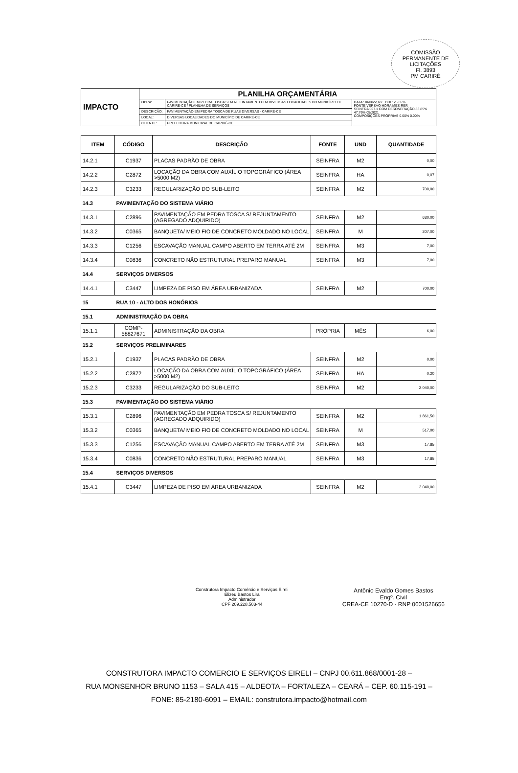COMISSÃO PERMANENTE DE LICITAÇÕES
Fl. 3893
PM CARIRÉ
| IMPACTO | PLANILHA ORÇAMENTÁRIA | | |
| | OBRA: | PAVIMENTAÇÃO EM PEDRA TOSCA SEM REJUNTAMENTO EM DIVERSAS LOCALIDADES DO MUNICÍPIO DE CARIRÉ-CE / PLANILHA DE SERVIÇOS | DATA : 06/06/2022 BDI : 26.85% FONTE VERSÃO HORA MES REF. SEINFRA 027.1 COM DESONERAÇÃO 83.85% 47.76% 05/2021 COMPOSIÇÕES PRÓPRIAS 0.00% 0.00% |
| | DESCRIÇÃO: | PAVIMENTAÇÃO EM PEDRA TOSCA DE RUAS DIVERSAS - CARIRÉ-CE | |
| | LOCAL: | DIVERSAS LOCALIDADES DO MUNICÍPIO DE CARIRÉ-CE | |
| | CLIENTE: | PREFEITURA MUNICIPAL DE CARIRÉ-CE | |
| ITEM | CÓDIGO | DESCRIÇÃO | FONTE | UND | QUANTIDADE |
| --- | --- | --- | --- | --- | --- |
| 14.2.1 | C1937 | PLACAS PADRÃO DE OBRA | SEINFRA | M2 | 0,00 |
| 14.2.2 | C2872 | LOCAÇÃO DA OBRA COM AUXÍLIO TOPOGRÁFICO (ÁREA >5000 M2) | SEINFRA | HA | 0,07 |
| 14.2.3 | C3233 | REGULARIZAÇÃO DO SUB-LEITO | SEINFRA | M2 | 700,00 |
| 14.3 | PAVIMENTAÇÃO DO SISTEMA VIÁRIO | | | | |
| 14.3.1 | C2896 | PAVIMENTAÇÃO EM PEDRA TOSCA S/ REJUNTAMENTO (AGREGADO ADQUIRIDO) | SEINFRA | M2 | 630,00 |
| 14.3.2 | C0365 | BANQUETA/ MEIO FIO DE CONCRETO MOLDADO NO LOCAL | SEINFRA | M | 207,00 |
| 14.3.3 | C1256 | ESCAVAÇÃO MANUAL CAMPO ABERTO EM TERRA ATÉ 2M | SEINFRA | M3 | 7,00 |
| 14.3.4 | C0836 | CONCRETO NÃO ESTRUTURAL PREPARO MANUAL | SEINFRA | M3 | 7,00 |
| 14.4 | SERVIÇOS DIVERSOS | | | | |
| 14.4.1 | C3447 | LIMPEZA DE PISO EM ÁREA URBANIZADA | SEINFRA | M2 | 700,00 |
| 15 | RUA 10 - ALTO DOS HONÓRIOS | | | | |
| 15.1 | ADMINISTRAÇÃO DA OBRA | | | | |
| 15.1.1 | COMP-58827671 | ADMINISTRAÇÃO DA OBRA | PRÓPRIA | MÊS | 6,00 |
| 15.2 | SERVIÇOS PRELIMINARES | | | | |
| 15.2.1 | C1937 | PLACAS PADRÃO DE OBRA | SEINFRA | M2 | 0,00 |
| 15.2.2 | C2872 | LOCAÇÃO DA OBRA COM AUXÍLIO TOPOGRÁFICO (ÁREA >5000 M2) | SEINFRA | HA | 0,20 |
| 15.2.3 | C3233 | REGULARIZAÇÃO DO SUB-LEITO | SEINFRA | M2 | 2.040,00 |
| 15.3 | PAVIMENTAÇÃO DO SISTEMA VIÁRIO | | | | |
| 15.3.1 | C2896 | PAVIMENTAÇÃO EM PEDRA TOSCA S/ REJUNTAMENTO (AGREGADO ADQUIRIDO) | SEINFRA | M2 | 1.861,50 |
| 15.3.2 | C0365 | BANQUETA/ MEIO FIO DE CONCRETO MOLDADO NO LOCAL | SEINFRA | M | 517,00 |
| 15.3.3 | C1256 | ESCAVAÇÃO MANUAL CAMPO ABERTO EM TERRA ATÉ 2M | SEINFRA | M3 | 17,85 |
| 15.3.4 | C0836 | CONCRETO NÃO ESTRUTURAL PREPARO MANUAL | SEINFRA | M3 | 17,85 |
| 15.4 | SERVIÇOS DIVERSOS | | | | |
| 15.4.1 | C3447 | LIMPEZA DE PISO EM ÁREA URBANIZADA | SEINFRA | M2 | 2.040,00 |
Construtora Impacto Comércio e Serviços Eireli
Elizeu Bastos Lira
Administrador
CPF 209.228.503-44
Antônio Evaldo Gomes Bastos
Engº. Civil
CREA-CE 10270-D - RNP 0601526656
CONSTRUTORA IMPACTO COMERCIO E SERVIÇOS EIRELI – CNPJ 00.611.868/0001-28 –
RUA MONSENHOR BRUNO 1153 – SALA 415 – ALDEOTA – FORTALEZA – CEARÁ – CEP. 60.115-191 –
FONE: 85-2180-6091 – EMAIL: construtora.impacto@hotmail.com